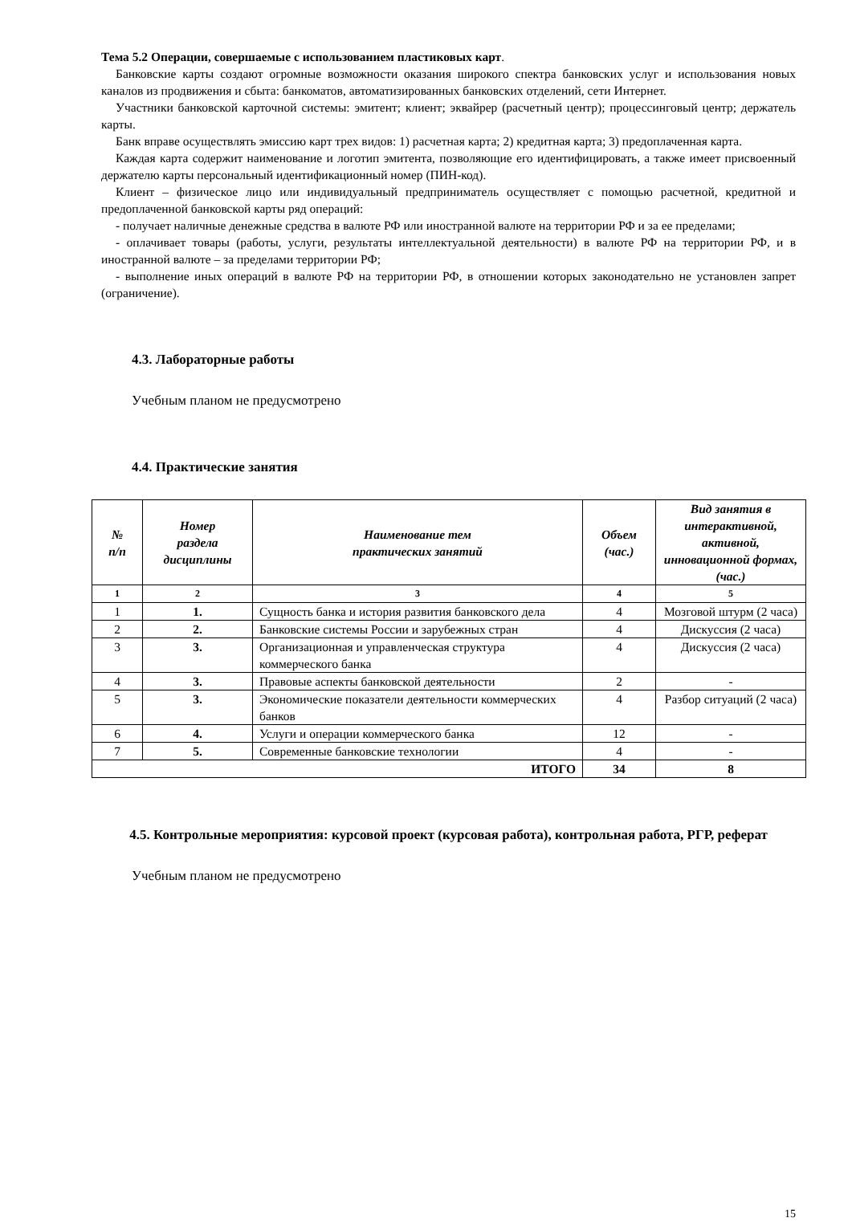Тема 5.2 Операции, совершаемые с использованием пластиковых карт.
Банковские карты создают огромные возможности оказания широкого спектра банковских услуг и использования новых каналов из продвижения и сбыта: банкоматов, автоматизированных банковских отделений, сети Интернет.
Участники банковской карточной системы: эмитент; клиент; эквайрер (расчетный центр); процессинговый центр; держатель карты.
Банк вправе осуществлять эмиссию карт трех видов: 1) расчетная карта; 2) кредитная карта; 3) предоплаченная карта.
Каждая карта содержит наименование и логотип эмитента, позволяющие его идентифицировать, а также имеет присвоенный держателю карты персональный идентификационный номер (ПИН-код).
Клиент – физическое лицо или индивидуальный предприниматель осуществляет с помощью расчетной, кредитной и предоплаченной банковской карты ряд операций:
- получает наличные денежные средства в валюте РФ или иностранной валюте на территории РФ и за ее пределами;
- оплачивает товары (работы, услуги, результаты интеллектуальной деятельности) в валюте РФ на территории РФ, и в иностранной валюте – за пределами территории РФ;
- выполнение иных операций в валюте РФ на территории РФ, в отношении которых законодательно не установлен запрет (ограничение).
4.3. Лабораторные работы
Учебным планом не предусмотрено
4.4. Практические занятия
| № п/п | Номер раздела дисциплины | Наименование тем практических занятий | Объем (час.) | Вид занятия в интерактивной, активной, инновационной формах, (час.) |
| --- | --- | --- | --- | --- |
| 1 | 2 | 3 | 4 | 5 |
| 1 | 1. | Сущность банка и история развития банковского дела | 4 | Мозговой штурм (2 часа) |
| 2 | 2. | Банковские системы России и зарубежных стран | 4 | Дискуссия (2 часа) |
| 3 | 3. | Организационная и управленческая структура коммерческого банка | 4 | Дискуссия (2 часа) |
| 4 | 3. | Правовые аспекты банковской деятельности | 2 | - |
| 5 | 3. | Экономические показатели деятельности коммерческих банков | 4 | Разбор ситуаций (2 часа) |
| 6 | 4. | Услуги и операции коммерческого банка | 12 | - |
| 7 | 5. | Современные банковские технологии | 4 | - |
| ИТОГО | | | 34 | 8 |
4.5. Контрольные мероприятия: курсовой проект (курсовая работа), контрольная работа, РГР, реферат
Учебным планом не предусмотрено
15